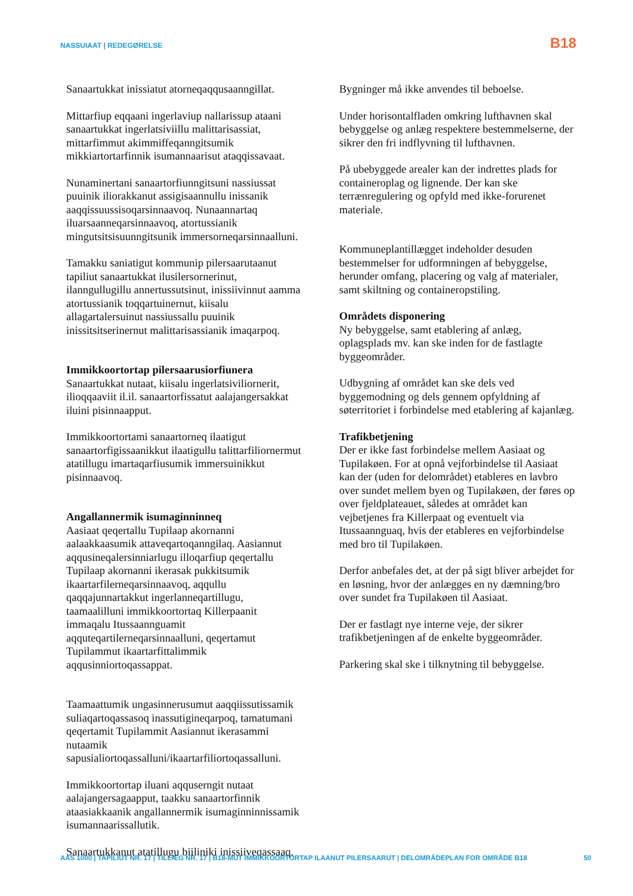NASSUIAAT | REDEGØRELSE B18
Sanaartukkat inissiatut atorneqaqqusaanngillat.
Mittarfiup eqqaani ingerlaviup nallarissup ataani sanaartukkat ingerlatsiviillu malittarisassiat, mittarfimmut akimmiffeqanngitsumik mikkiartortarfinnik isumannaarisut ataqqissavaat.
Nunaminertani sanaartorfiunngitsuni nassiussat puuinik iliorakkanut assigisaannullu inissanik aaqqissuussisoqarsinnaavoq. Nunaannartaq iluarsaanneqarsinnaavoq, atortussianik mingutsitsisuunngitsunik immersorneqarsinnaalluni.
Tamakku saniatigut kommunip pilersaarutaanut tapiliut sanaartukkat ilusilersornerinut, ilanngullugillu annertussutsinut, inissiivinnut aamma atortussianik toqqartuinernut, kiisalu allagartalersuinut nassiussallu puuinik inissitsitserinernut malittarisassianik imaqarpoq.
Immikkoortortap pilersaarusiorfiunera
Sanaartukkat nutaat, kiisalu ingerlatsiviliornerit, ilioqqaaviit il.il. sanaartorfissatut aalajangersakkat iluini pisinnaapput.
Immikkoortortami sanaartorneq ilaatigut sanaartorfigissaanikkut ilaatigullu talittarfiliornermut atatillugu imartaqarfiusumik immersuinikkut pisinnaavoq.
Angallannermik isumaginninneq
Aasiaat qeqertallu Tupilaap akornanni aalaakkaasumik attaveqartoqanngilaq. Aasiannut aqqusineqalersinniarlugu illoqarfiup qeqertallu Tupilaap akornanni ikerasak pukkitsumik ikaartarfilerneqarsinnaavoq, aqqullu qaqqajunnartakkut ingerlanneqartillugu, taamaalilluni immikkoortortaq Killerpaanit immaqalu Itussaannguamit aqquteqartilerneqarsinnaalluni, qeqertamut Tupilammut ikaartarfittalimmik aqqusinniortoqassappat.
Taamaattumik ungasinnerusumut aaqqiissutissamik suliaqartoqassasoq inassutigineqarpoq, tamatumani qeqertamit Tupilammit Aasiannut ikerasammi nutaamik sapusialiortoqassalluni/ikaartarfiliortoqassalluni.
Immikkoortortap iluani aqquserngit nutaat aalajangersagaapput, taakku sanaartorfinnik ataasiakkaanik angallannermik isumaginninnissamik isumannaarissallutik.
Sanaartukkanut atatillugu biiliniki inissiiveqassaaq.
Bygninger må ikke anvendes til beboelse.
Under horisontalfladen omkring lufthavnen skal bebyggelse og anlæg respektere bestemmelserne, der sikrer den fri indflyvning til lufthavnen.
På ubebyggede arealer kan der indrettes plads for containeroplag og lignende. Der kan ske terrænregulering og opfyld med ikke-forurenet materiale.
Kommuneplantillægget indeholder desuden bestemmelser for udformningen af bebyggelse, herunder omfang, placering og valg af materialer, samt skiltning og containeropstiling.
Områdets disponering
Ny bebyggelse, samt etablering af anlæg, oplagsplads mv. kan ske inden for de fastlagte byggeområder.
Udbygning af området kan ske dels ved byggemodning og dels gennem opfyldning af søterritoriet i forbindelse med etablering af kajanlæg.
Trafikbetjening
Der er ikke fast forbindelse mellem Aasiaat og Tupilakøen. For at opnå vejforbindelse til Aasiaat kan der (uden for delområdet) etableres en lavbro over sundet mellem byen og Tupilakøen, der føres op over fjeldplateauet, således at området kan vejbetjenes fra Killerpaat og eventuelt via Itussaannguaq, hvis der etableres en vejforbindelse med bro til Tupilakøen.
Derfor anbefales det, at der på sigt bliver arbejdet for en løsning, hvor der anlægges en ny dæmning/bro over sundet fra Tupilakøen til Aasiaat.
Der er fastlagt nye interne veje, der sikrer trafikbetjeningen af de enkelte byggeområder.
Parkering skal ske i tilknytning til bebyggelse.
AAS 1000 | TAPILIUT NR. 17 | TILLÆG NR. 17 | B18-MUT IMMIKKOORTORTAP ILAANUT PILERSAARUT | DELOMRÅDEPLAN FOR OMRÅDE B18 50